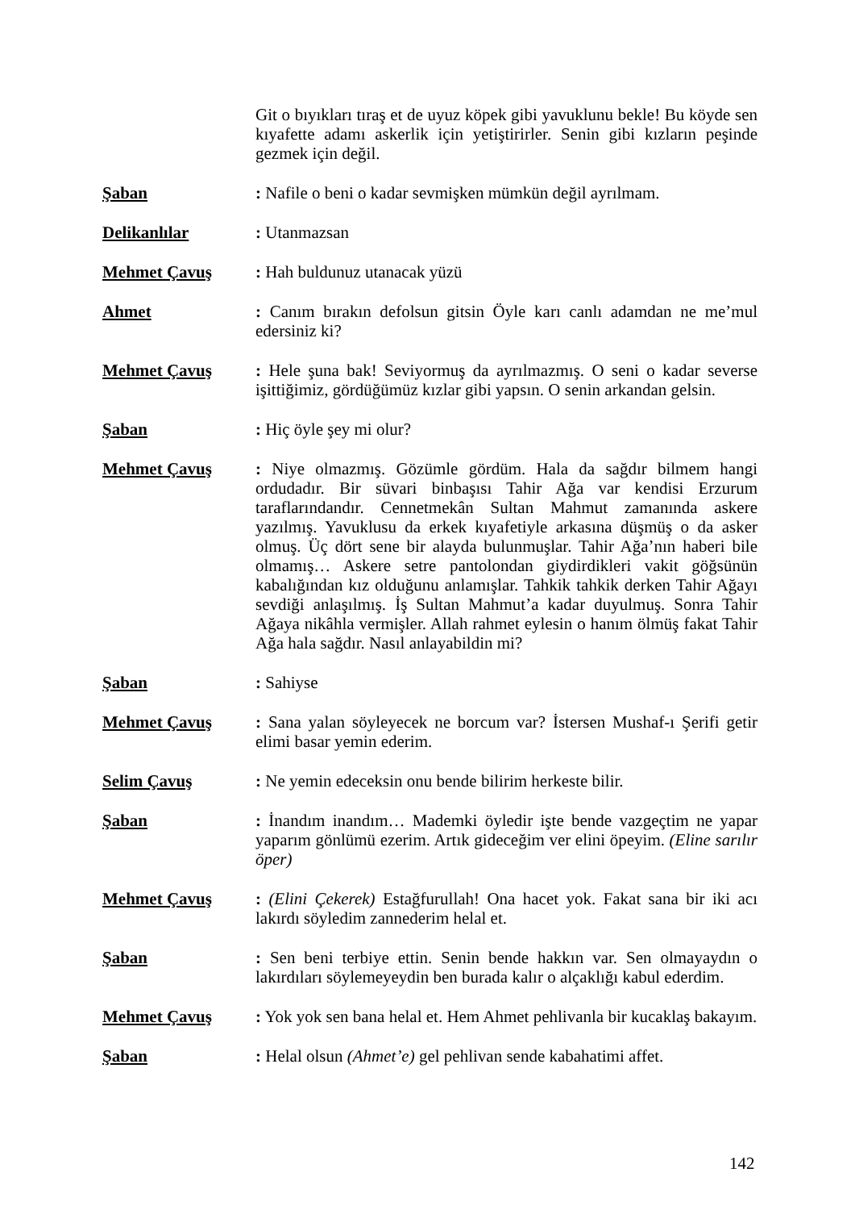Git o bıyıkları tıraş et de uyuz köpek gibi yavuklunu bekle! Bu köyde sen kıyafette adamı askerlik için yetiştirirler. Senin gibi kızların peşinde gezmek için değil.
Şaban : Nafile o beni o kadar sevmişken mümkün değil ayrılmam.
Delikanlılar : Utanmazsan
Mehmet Çavuş : Hah buldunuz utanacak yüzü
Ahmet : Canım bırakın defolsun gitsin Öyle karı canlı adamdan ne me’mul edersiniz ki?
Mehmet Çavuş : Hele şuna bak! Seviyormuş da ayrılmazmış. O seni o kadar severse işittiğimiz, gördüğümüz kızlar gibi yapsın. O senin arkandan gelsin.
Şaban : Hiç öyle şey mi olur?
Mehmet Çavuş : Niye olmazmış. Gözümle gördüm. Hala da sağdır bilmem hangi ordudadır. Bir süvari binbaşısı Tahir Ağa var kendisi Erzurum taraflarındandır. Cennetmekân Sultan Mahmut zamanında askere yazılmış. Yavuklusu da erkek kıyafetiyle arkasına düşmüş o da asker olmuş. Üç dört sene bir alayda bulunmuşlar. Tahir Ağa’nın haberi bile olmamış… Askere setre pantolondan giydirdikleri vakit göğsünün kabalığından kız olduğunu anlamışlar. Tahkik tahkik derken Tahir Ağayı sevdiği anlaşılmış. İş Sultan Mahmut’a kadar duyulmuş. Sonra Tahir Ağaya nikâhla vermişler. Allah rahmet eylesin o hanım ölmüş fakat Tahir Ağa hala sağdır. Nasıl anlayabildin mi?
Şaban : Sahiyse
Mehmet Çavuş : Sana yalan söyleyecek ne borcum var? İstersen Mushaf-ı Şerifi getir elimi basar yemin ederim.
Selim Çavuş : Ne yemin edeceksin onu bende bilirim herkeste bilir.
Şaban : İnandım inandım… Mademki öyledir işte bende vazgeçtim ne yapar yaparım gönlümü ezerim. Artık gideceğim ver elini öpeyim. (Eline sarılır öper)
Mehmet Çavuş : (Elini Çekerek) Estağfurullah! Ona hacet yok. Fakat sana bir iki acı lakırdı söyledim zannederim helal et.
Şaban : Sen beni terbiye ettin. Senin bende hakkın var. Sen olmayaydın o lakırdıları söylemeyeydin ben burada kalır o alçaklığı kabul ederdim.
Mehmet Çavuş : Yok yok sen bana helal et. Hem Ahmet pehlivanla bir kucaklaş bakayım.
Şaban : Helal olsun (Ahmet’e) gel pehlivan sende kabahatimi affet.
142